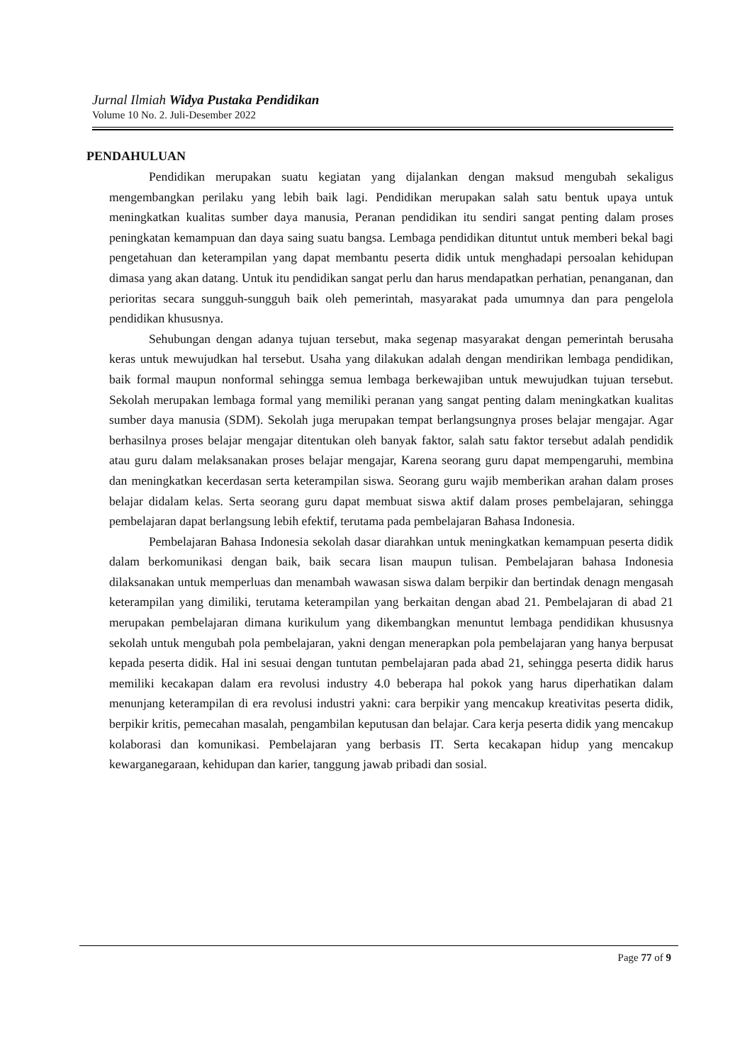Jurnal Ilmiah Widya Pustaka Pendidikan
Volume 10 No. 2. Juli-Desember 2022
PENDAHULUAN
Pendidikan merupakan suatu kegiatan yang dijalankan dengan maksud mengubah sekaligus mengembangkan perilaku yang lebih baik lagi. Pendidikan merupakan salah satu bentuk upaya untuk meningkatkan kualitas sumber daya manusia, Peranan pendidikan itu sendiri sangat penting dalam proses peningkatan kemampuan dan daya saing suatu bangsa. Lembaga pendidikan dituntut untuk memberi bekal bagi pengetahuan dan keterampilan yang dapat membantu peserta didik untuk menghadapi persoalan kehidupan dimasa yang akan datang. Untuk itu pendidikan sangat perlu dan harus mendapatkan perhatian, penanganan, dan perioritas secara sungguh-sungguh baik oleh pemerintah, masyarakat pada umumnya dan para pengelola pendidikan khususnya.
Sehubungan dengan adanya tujuan tersebut, maka segenap masyarakat dengan pemerintah berusaha keras untuk mewujudkan hal tersebut. Usaha yang dilakukan adalah dengan mendirikan lembaga pendidikan, baik formal maupun nonformal sehingga semua lembaga berkewajiban untuk mewujudkan tujuan tersebut. Sekolah merupakan lembaga formal yang memiliki peranan yang sangat penting dalam meningkatkan kualitas sumber daya manusia (SDM). Sekolah juga merupakan tempat berlangsungnya proses belajar mengajar. Agar berhasilnya proses belajar mengajar ditentukan oleh banyak faktor, salah satu faktor tersebut adalah pendidik atau guru dalam melaksanakan proses belajar mengajar, Karena seorang guru dapat mempengaruhi, membina dan meningkatkan kecerdasan serta keterampilan siswa. Seorang guru wajib memberikan arahan dalam proses belajar didalam kelas. Serta seorang guru dapat membuat siswa aktif dalam proses pembelajaran, sehingga pembelajaran dapat berlangsung lebih efektif, terutama pada pembelajaran Bahasa Indonesia.
Pembelajaran Bahasa Indonesia sekolah dasar diarahkan untuk meningkatkan kemampuan peserta didik dalam berkomunikasi dengan baik, baik secara lisan maupun tulisan. Pembelajaran bahasa Indonesia dilaksanakan untuk memperluas dan menambah wawasan siswa dalam berpikir dan bertindak denagn mengasah keterampilan yang dimiliki, terutama keterampilan yang berkaitan dengan abad 21. Pembelajaran di abad 21 merupakan pembelajaran dimana kurikulum yang dikembangkan menuntut lembaga pendidikan khususnya sekolah untuk mengubah pola pembelajaran, yakni dengan menerapkan pola pembelajaran yang hanya berpusat kepada peserta didik. Hal ini sesuai dengan tuntutan pembelajaran pada abad 21, sehingga peserta didik harus memiliki kecakapan dalam era revolusi industry 4.0 beberapa hal pokok yang harus diperhatikan dalam menunjang keterampilan di era revolusi industri yakni: cara berpikir yang mencakup kreativitas peserta didik, berpikir kritis, pemecahan masalah, pengambilan keputusan dan belajar. Cara kerja peserta didik yang mencakup kolaborasi dan komunikasi. Pembelajaran yang berbasis IT. Serta kecakapan hidup yang mencakup kewarganegaraan, kehidupan dan karier, tanggung jawab pribadi dan sosial.
Page 77 of 9